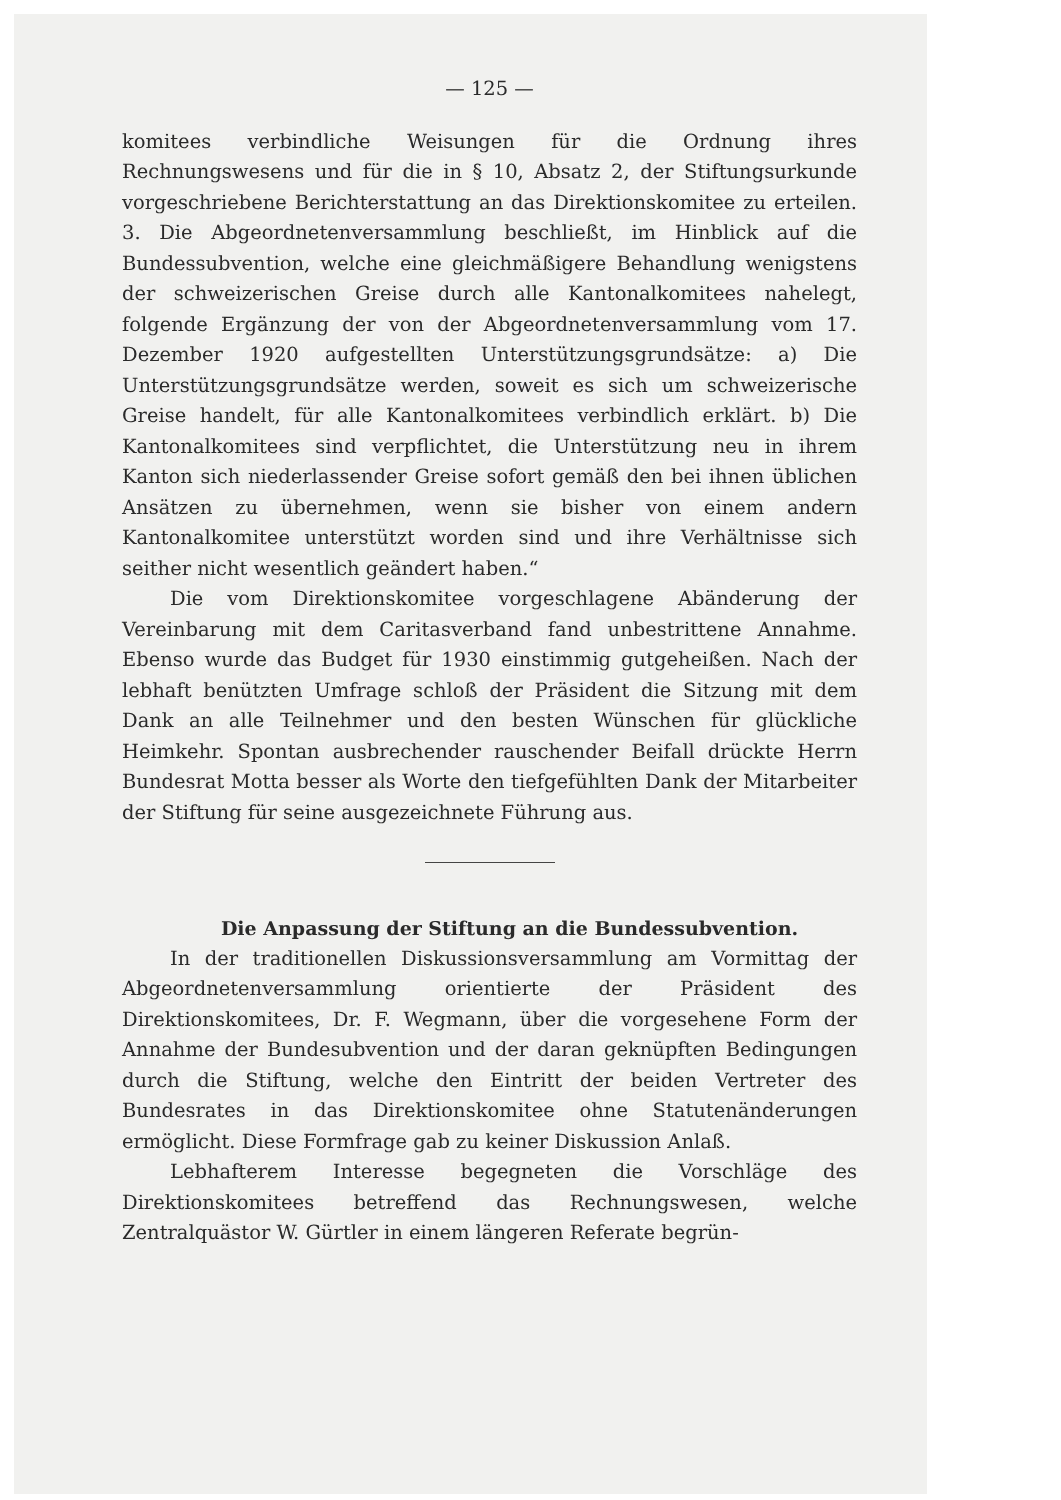— 125 —
komitees verbindliche Weisungen für die Ordnung ihres Rechnungswesens und für die in § 10, Absatz 2, der Stiftungsurkunde vorgeschriebene Berichterstattung an das Direktionskomitee zu erteilen. 3. Die Abgeordnetenversammlung beschließt, im Hinblick auf die Bundessubvention, welche eine gleichmäßigere Behandlung wenigstens der schweizerischen Greise durch alle Kantonalkomitees nahelegt, folgende Ergänzung der von der Abgeordnetenversammlung vom 17. Dezember 1920 aufgestellten Unterstützungsgrundsätze: a) Die Unterstützungsgrundsätze werden, soweit es sich um schweizerische Greise handelt, für alle Kantonalkomitees verbindlich erklärt. b) Die Kantonalkomitees sind verpflichtet, die Unterstützung neu in ihrem Kanton sich niederlassender Greise sofort gemäß den bei ihnen üblichen Ansätzen zu übernehmen, wenn sie bisher von einem andern Kantonalkomitee unterstützt worden sind und ihre Verhältnisse sich seither nicht wesentlich geändert haben.“
Die vom Direktionskomitee vorgeschlagene Abänderung der Vereinbarung mit dem Caritasverband fand unbestrittene Annahme. Ebenso wurde das Budget für 1930 einstimmig gutgeheißen. Nach der lebhaft benützten Umfrage schloß der Präsident die Sitzung mit dem Dank an alle Teilnehmer und den besten Wünschen für glückliche Heimkehr. Spontan ausbrechender rauschender Beifall drückte Herrn Bundesrat Motta besser als Worte den tiefgefühlten Dank der Mitarbeiter der Stiftung für seine ausgezeichnete Führung aus.
Die Anpassung der Stiftung an die Bundessubvention.
In der traditionellen Diskussionsversammlung am Vormittag der Abgeordnetenversammlung orientierte der Präsident des Direktionskomitees, Dr. F. Wegmann, über die vorgesehene Form der Annahme der Bundesubvention und der daran geknüpften Bedingungen durch die Stiftung, welche den Eintritt der beiden Vertreter des Bundesrates in das Direktionskomitee ohne Statutenänderungen ermöglicht. Diese Formfrage gab zu keiner Diskussion Anlaß.
Lebhafterem Interesse begegneten die Vorschläge des Direktionskomitees betreffend das Rechnungswesen, welche Zentralquästor W. Gürtler in einem längeren Referate begrün-